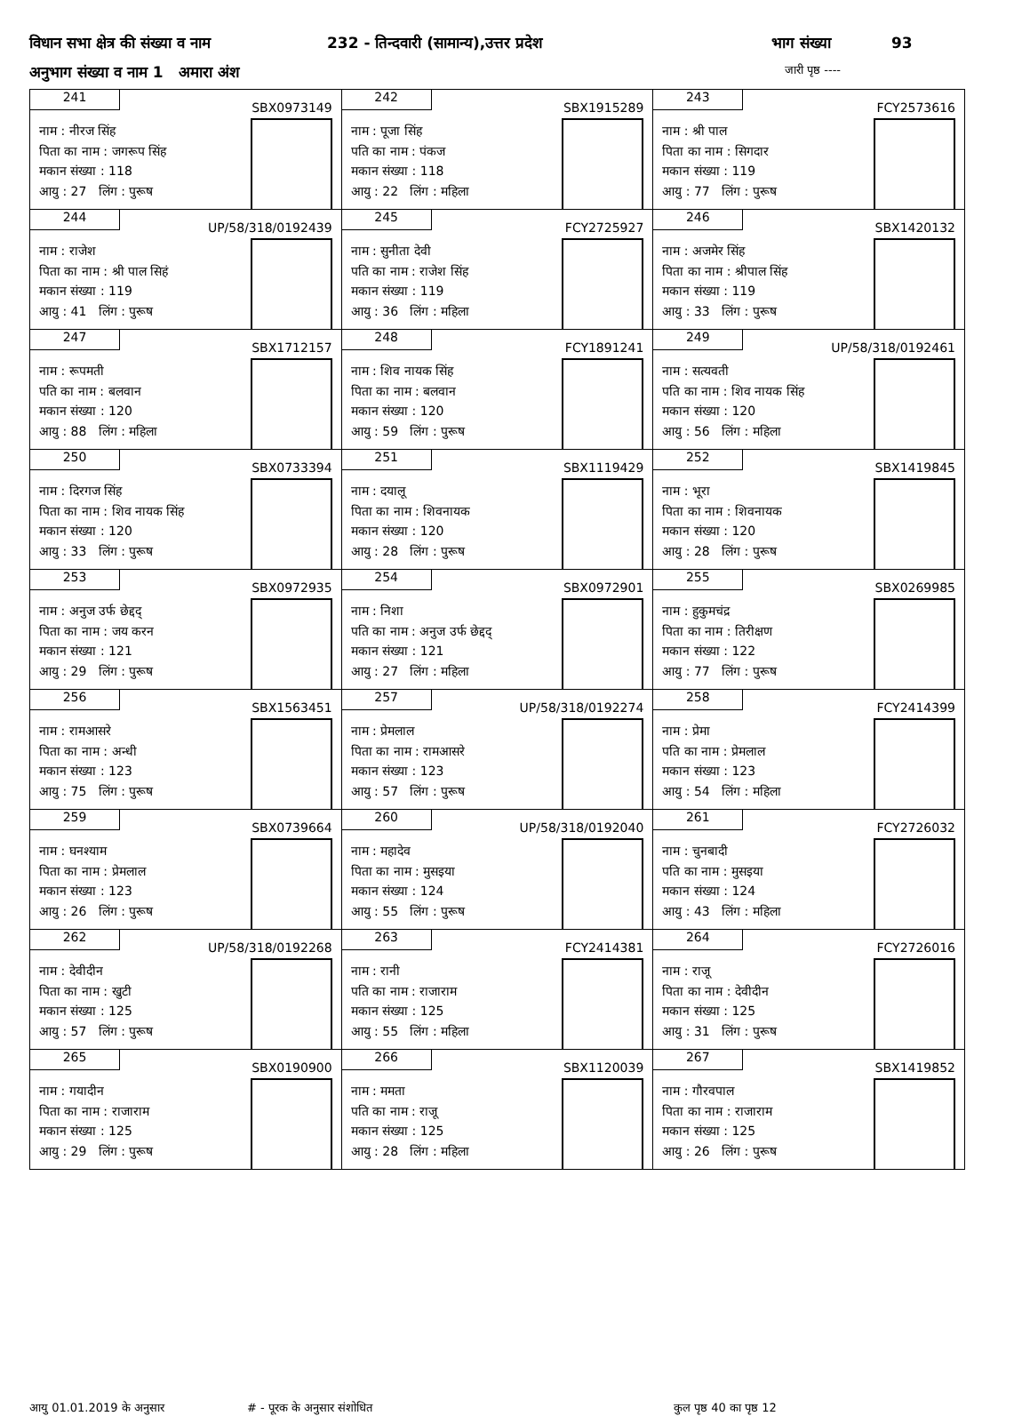विधान सभा क्षेत्र की संख्या व नाम 232 - तिन्दवारी (सामान्य),उत्तर प्रदेश भाग संख्या 93
अनुभाग संख्या व नाम 1 अमारा अंश जारी पृष्ठ ----
| 241 SBX0973149 नाम : नीरज सिंह पिता का नाम : जगरूप सिंह मकान संख्या : 118 आयु : 27 लिंग : पुरूष | 242 SBX1915289 नाम : पूजा सिंह पति का नाम : पंकज मकान संख्या : 118 आयु : 22 लिंग : महिला | 243 FCY2573616 नाम : श्री पाल पिता का नाम : सिगदार मकान संख्या : 119 आयु : 77 लिंग : पुरूष |
| 244 UP/58/318/0192439 नाम : राजेश पिता का नाम : श्री पाल सिहं मकान संख्या : 119 आयु : 41 लिंग : पुरूष | 245 FCY2725927 नाम : सुनीता देवी पति का नाम : राजेश सिंह मकान संख्या : 119 आयु : 36 लिंग : महिला | 246 SBX1420132 नाम : अजमेर सिंह पिता का नाम : श्रीपाल सिंह मकान संख्या : 119 आयु : 33 लिंग : पुरूष |
| 247 SBX1712157 नाम : रूपमती पति का नाम : बलवान मकान संख्या : 120 आयु : 88 लिंग : महिला | 248 FCY1891241 नाम : शिव नायक सिंह पिता का नाम : बलवान मकान संख्या : 120 आयु : 59 लिंग : पुरूष | 249 UP/58/318/0192461 नाम : सत्यवती पति का नाम : शिव नायक सिंह मकान संख्या : 120 आयु : 56 लिंग : महिला |
| 250 SBX0733394 नाम : दिरगज सिंह पिता का नाम : शिव नायक सिंह मकान संख्या : 120 आयु : 33 लिंग : पुरूष | 251 SBX1119429 नाम : दयालू पिता का नाम : शिवनायक मकान संख्या : 120 आयु : 28 लिंग : पुरूष | 252 SBX1419845 नाम : भूरा पिता का नाम : शिवनायक मकान संख्या : 120 आयु : 28 लिंग : पुरूष |
| 253 SBX0972935 नाम : अनुज उर्फ छेद्दद् पिता का नाम : जय करन मकान संख्या : 121 आयु : 29 लिंग : पुरूष | 254 SBX0972901 नाम : निशा पति का नाम : अनुज उर्फ छेद्दद् मकान संख्या : 121 आयु : 27 लिंग : महिला | 255 SBX0269985 नाम : हुकुमचंद्र पिता का नाम : तिरीक्षण मकान संख्या : 122 आयु : 77 लिंग : पुरूष |
| 256 SBX1563451 नाम : रामआसरे पिता का नाम : अन्धी मकान संख्या : 123 आयु : 75 लिंग : पुरूष | 257 UP/58/318/0192274 नाम : प्रेमलाल पिता का नाम : रामआसरे मकान संख्या : 123 आयु : 57 लिंग : पुरूष | 258 FCY2414399 नाम : प्रेमा पति का नाम : प्रेमलाल मकान संख्या : 123 आयु : 54 लिंग : महिला |
| 259 SBX0739664 नाम : घनश्याम पिता का नाम : प्रेमलाल मकान संख्या : 123 आयु : 26 लिंग : पुरूष | 260 UP/58/318/0192040 नाम : महादेव पिता का नाम : मुसइया मकान संख्या : 124 आयु : 55 लिंग : पुरूष | 261 FCY2726032 नाम : चुनबादी पति का नाम : मुसइया मकान संख्या : 124 आयु : 43 लिंग : महिला |
| 262 UP/58/318/0192268 नाम : देवीदीन पिता का नाम : खुटी मकान संख्या : 125 आयु : 57 लिंग : पुरूष | 263 FCY2414381 नाम : रानी पति का नाम : राजाराम मकान संख्या : 125 आयु : 55 लिंग : महिला | 264 FCY2726016 नाम : राजू पिता का नाम : देवीदीन मकान संख्या : 125 आयु : 31 लिंग : पुरूष |
| 265 SBX0190900 नाम : गयादीन पिता का नाम : राजाराम मकान संख्या : 125 आयु : 29 लिंग : पुरूष | 266 SBX1120039 नाम : ममता पति का नाम : राजू मकान संख्या : 125 आयु : 28 लिंग : महिला | 267 SBX1419852 नाम : गौरवपाल पिता का नाम : राजाराम मकान संख्या : 125 आयु : 26 लिंग : पुरूष |
आयु 01.01.2019 के अनुसार # - पूरक के अनुसार संशोधित कुल पृष्ठ 40 का पृष्ठ 12